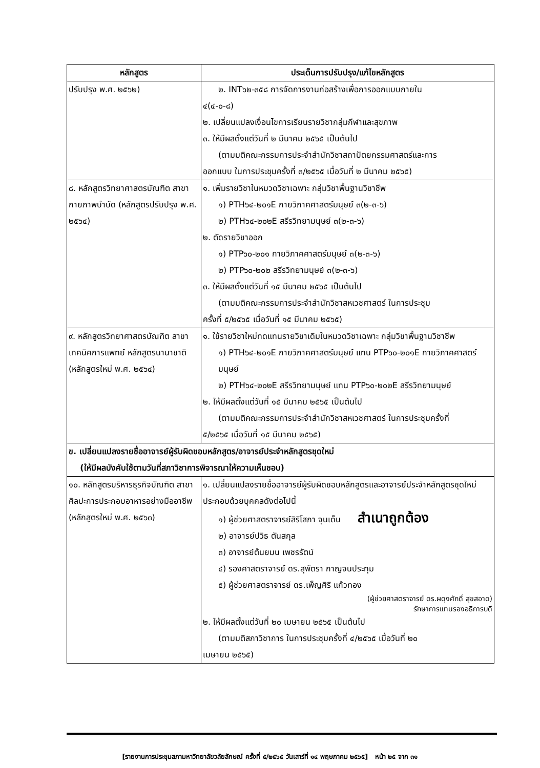| หลักสูตร | ประเด็นการปรับปรุง/แก้ไขหลักสูตร |
| --- | --- |
| ปรับปรุง พ.ศ. ๒๕๖๒) | ๒. INT๖๒-๓๕๘ การจัดการงานก่อสร้างเพื่อการออกแบบภายใน ๔(๔-๐-๘) ๒. เปลี่ยนแปลงเงื่อนไขการเรียนรายวิชากลุ่มกีฬาและสุขภาพ ๓. ให้มีผลตั้งแต่วันที่ ๒ มีนาคม ๒๕๖๕ เป็นต้นไป (ตามมติคณะกรรมการประจำสำนักวิชาสถาปัตยกรรมศาสตร์และการ ออกแบบ ในการประชุมครั้งที่ ๓/๒๕๖๕ เมื่อวันที่ ๒ มีนาคม ๒๕๖๕) |
| ๘. หลักสูตรวิทยาศาสตรบัณฑิต สาขากายภาพบำบัด (หลักสูตรปรับปรุง พ.ศ. ๒๕๖๔) | ๑. เพิ่มรายวิชาในหมวดวิชาเฉพาะ กลุ่มวิชาพื้นฐานวิชาชีพ ๑) PTH๖๔-๒๐๑E กายวิภาคศาสตร์มนุษย์ ๓(๒-๓-๖) ๒) PTH๖๔-๒๐๒E สรีรวิทยามนุษย์ ๓(๒-๓-๖) ๒. ตัดรายวิชาออก ๑) PTP๖๐-๒๐๑ กายวิภาคศาสตร์มนุษย์ ๓(๒-๓-๖) ๒) PTP๖๐-๒๐๒ สรีรวิทยามนุษย์ ๓(๒-๓-๖) ๓. ให้มีผลตั้งแต่วันที่ ๑๕ มีนาคม ๒๕๖๕ เป็นต้นไป (ตามมติคณะกรรมการประจำสำนักวิชาสหเวชศาสตร์ ในการประชุม ครั้งที่ ๕/๒๕๖๕ เมื่อวันที่ ๑๕ มีนาคม ๒๕๖๕) |
| ๙. หลักสูตรวิทยาศาสตรบัณฑิต สาขาเทคนิคการแพทย์ หลักสูตรนานาชาติ (หลักสูตรใหม่ พ.ศ. ๒๕๖๔) | ๑. ใช้รายวิชาใหม่ทดแทนรายวิชาเดิมในหมวดวิชาเฉพาะ กลุ่มวิชาพื้นฐานวิชาชีพ ๑) PTH๖๔-๒๐๑E กายวิภาคศาสตร์มนุษย์ แทน PTP๖๐-๒๐๑E กายวิภาคศาสตร์มนุษย์ ๒) PTH๖๔-๒๐๒E สรีรวิทยามนุษย์ แทน PTP๖๐-๒๐๒E สรีรวิทยามนุษย์ ๒. ให้มีผลตั้งแต่วันที่ ๑๕ มีนาคม ๒๕๖๕ เป็นต้นไป (ตามมติคณะกรรมการประจำสำนักวิชาสหเวชศาสตร์ ในการประชุมครั้งที่ ๕/๒๕๖๕ เมื่อวันที่ ๑๕ มีนาคม ๒๕๖๕) |
| ข. เปลี่ยนแปลงรายชื่ออาจารย์ผู้รับผิดชอบหลักสูตร/อาจารย์ประจำหลักสูตรชุดใหม่ (ให้มีผลบังคับใช้ตามวันที่สภาวิชาการพิจารณาให้ความเห็นชอบ) | |
| ๑๐. หลักสูตรบริหารธุรกิจบัณฑิต สาขาศิลปะการประกอบอาหารอย่างมืออาชีพ (หลักสูตรใหม่ พ.ศ. ๒๕๖๓) | ๑. เปลี่ยนแปลงรายชื่ออาจารย์ผู้รับผิดชอบหลักสูตรและอาจารย์ประจำหลักสูตรชุดใหม่ ประกอบด้วยบุคคลดังต่อไปนี้ ๑) ผู้ช่วยศาสตราจารย์สิริโสภา จุนเด็น สำเนาถูกต้อง ๒) อาจารย์ปวิธ ตันสกุล ๓) อาจารย์ต้นยมน เพชรรัตน์ ๔) รองศาสตราจารย์ ดร.สุพัตรา กาญจนประทุม ๕) ผู้ช่วยศาสตราจารย์ ดร.เพ็ญศิริ แก้วทอง (ผู้ช่วยศาสตราจารย์ ดร.ผดุงศักดิ์ สุขสอาด) รักษาการแทนรองอธิการบดี ๒. ให้มีผลตั้งแต่วันที่ ๒๐ เมษายน ๒๕๖๕ เป็นต้นไป (ตามมติสภาวิชาการ ในการประชุมครั้งที่ ๔/๒๕๖๕ เมื่อวันที่ ๒๐ เมษายน ๒๕๖๕) |
[รายงานการประชุมสภามหาวิทยาลัยวลัยลักษณ์ ครั้งที่ ๕/๒๕๖๕ วันเสาร์ที่ ๑๔ พฤษภาคม ๒๕๖๕] หน้า ๒๕ จาก ๓๑